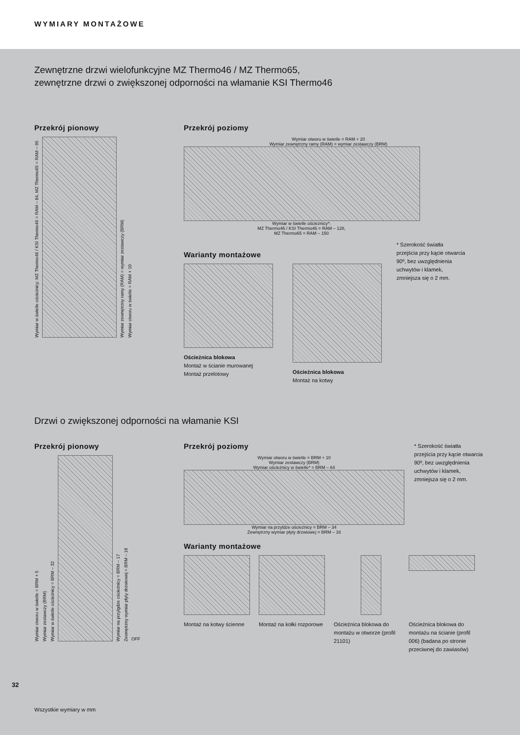WYMIARY MONTAŻOWE
Zewnętrzne drzwi wielofunkcyjne MZ Thermo46 / MZ Thermo65,
zewnętrzne drzwi o zwiększonej odporności na włamanie KSI Thermo46
Przekrój pionowy
Wymiar w świetle ościeżnicy: MZ Thermo46 / KSI Thermo46 = RAM – 84, MZ Thermo65 = RAM – 95
Wymiar zewnętrzny ramy (RAM) = wymiar zestawczy (BRM)
Wymiar otworu w świetle = RAM + 10
Przekrój poziomy
Wymiar otworu w świetle = RAM + 20
Wymiar zewnętrzny ramy (RAM) = wymiar zestawczy (BRM)
Wymiar w świetle ościeżnicy*:
MZ Thermo46 / KSI Thermo46 = RAM – 128,
MZ Thermo65 = RAM – 150
Warianty montażowe
Ościeżnica blokowa
Montaż w ścianie murowanej
Montaż przelotowy
Ościeżnica blokowa
Montaż na kotwy
* Szerokość światła przejścia przy kącie otwarcia 90º, bez uwzględnienia uchwytów i klamek, zmniejsza się o 2 mm.
Drzwi o zwiększonej odporności na włamanie KSI
Przekrój pionowy
Wymiar otworu w świetle = BRM + 5
Wymiar zestawczy (BRM)
Wymiar w świetle ościeżnicy = BRM – 32
Wymiar na przylgdze ościeżnicy = BRM – 17
Zewnętrzny wymiar płyty drzwiowej = BRM – 18
OFF
Przekrój poziomy
Wymiar otworu w świetle = BRM + 10
Wymiar zestawczy (BRM)
Wymiar ościeżnicy w świetle* = BRM – 64
Wymiar na przyldze ościeżnicy = BRM – 34
Zewnętrzny wymiar płyty drzwiowej = BRM – 16
* Szerokość światła przejścia przy kącie otwarcia 90º, bez uwzględnienia uchwytów i klamek, zmniejsza się o 2 mm.
Warianty montażowe
Montaż na kotwy ścienne
Montaż na kołki rozporowe
Ościeżnica blokowa do montażu w otworze (profil 21101)
Ościeżnica blokowa do montażu na ścianie (profil 006) (badana po stronie przeciwnej do zawiasów)
32
Wszystkie wymiary w mm